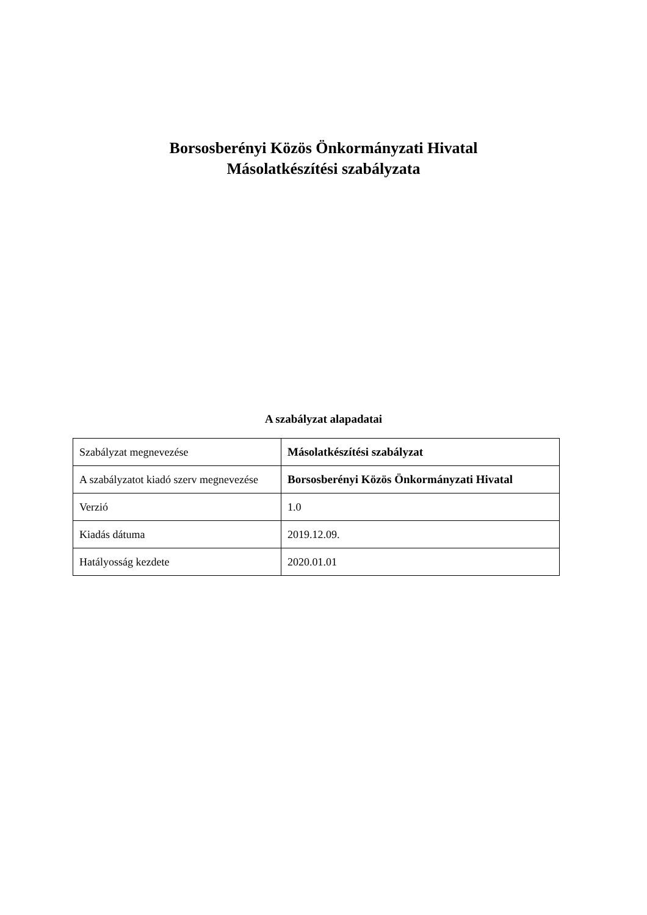Borsosberényi Közös Önkormányzati Hivatal
Másolatkészítési szabályzata
A szabályzat alapadatai
| Szabályzat megnevezése | Másolatkészítési szabályzat |
| A szabályzatot kiadó szerv megnevezése | Borsosberényi Közös Önkormányzati Hivatal |
| Verzió | 1.0 |
| Kiadás dátuma | 2019.12.09. |
| Hatályosság kezdete | 2020.01.01 |